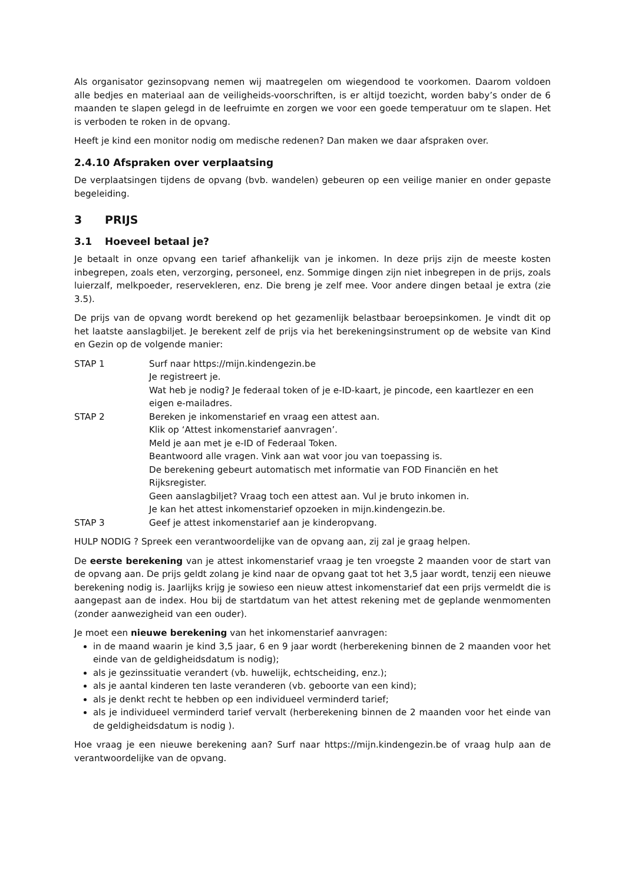Als organisator gezinsopvang nemen wij maatregelen om wiegendood te voorkomen. Daarom voldoen alle bedjes en materiaal aan de veiligheids-voorschriften, is er altijd toezicht, worden baby’s onder de 6 maanden te slapen gelegd in de leefruimte en zorgen we voor een goede temperatuur om te slapen. Het is verboden te roken in de opvang.
Heeft je kind een monitor nodig om medische redenen? Dan maken we daar afspraken over.
2.4.10 Afspraken over verplaatsing
De verplaatsingen tijdens de opvang (bvb. wandelen) gebeuren op een veilige manier en onder gepaste begeleiding.
3 PRIJS
3.1 Hoeveel betaal je?
Je betaalt in onze opvang een tarief afhankelijk van je inkomen. In deze prijs zijn de meeste kosten inbegrepen, zoals eten, verzorging, personeel, enz. Sommige dingen zijn niet inbegrepen in de prijs, zoals luierzalf, melkpoeder, reservekleren, enz. Die breng je zelf mee. Voor andere dingen betaal je extra (zie 3.5).
De prijs van de opvang wordt berekend op het gezamenlijk belastbaar beroepsinkomen. Je vindt dit op het laatste aanslagbiljet. Je berekent zelf de prijs via het berekeningsinstrument op de website van Kind en Gezin op de volgende manier:
STAP 1 Surf naar https://mijn.kindengezin.be
Je registreert je.
Wat heb je nodig? Je federaal token of je e-ID-kaart, je pincode, een kaartlezer en een eigen e-mailadres.
STAP 2 Bereken je inkomenstarief en vraag een attest aan.
Klik op ‘Attest inkomenstarief aanvragen’.
Meld je aan met je e-ID of Federaal Token.
Beantwoord alle vragen. Vink aan wat voor jou van toepassing is.
De berekening gebeurt automatisch met informatie van FOD Financiën en het Rijksregister.
Geen aanslagbiljet? Vraag toch een attest aan. Vul je bruto inkomen in.
Je kan het attest inkomenstarief opzoeken in mijn.kindengezin.be.
STAP 3 Geef je attest inkomenstarief aan je kinderopvang.
HULP NODIG ? Spreek een verantwoordelijke van de opvang aan, zij zal je graag helpen.
De eerste berekening van je attest inkomenstarief vraag je ten vroegste 2 maanden voor de start van de opvang aan. De prijs geldt zolang je kind naar de opvang gaat tot het 3,5 jaar wordt, tenzij een nieuwe berekening nodig is. Jaarlijks krijg je sowieso een nieuw attest inkomenstarief dat een prijs vermeldt die is aangepast aan de index. Hou bij de startdatum van het attest rekening met de geplande wenmomenten (zonder aanwezigheid van een ouder).
Je moet een nieuwe berekening van het inkomenstarief aanvragen:
in de maand waarin je kind 3,5 jaar, 6 en 9 jaar wordt (herberekening binnen de 2 maanden voor het einde van de geldigheidsdatum is nodig);
als je gezinssituatie verandert (vb. huwelijk, echtscheiding, enz.);
als je aantal kinderen ten laste veranderen (vb. geboorte van een kind);
als je denkt recht te hebben op een individueel verminderd tarief;
als je individueel verminderd tarief vervalt (herberekening binnen de 2 maanden voor het einde van de geldigheidsdatum is nodig ).
Hoe vraag je een nieuwe berekening aan? Surf naar https://mijn.kindengezin.be of vraag hulp aan de verantwoordelijke van de opvang.